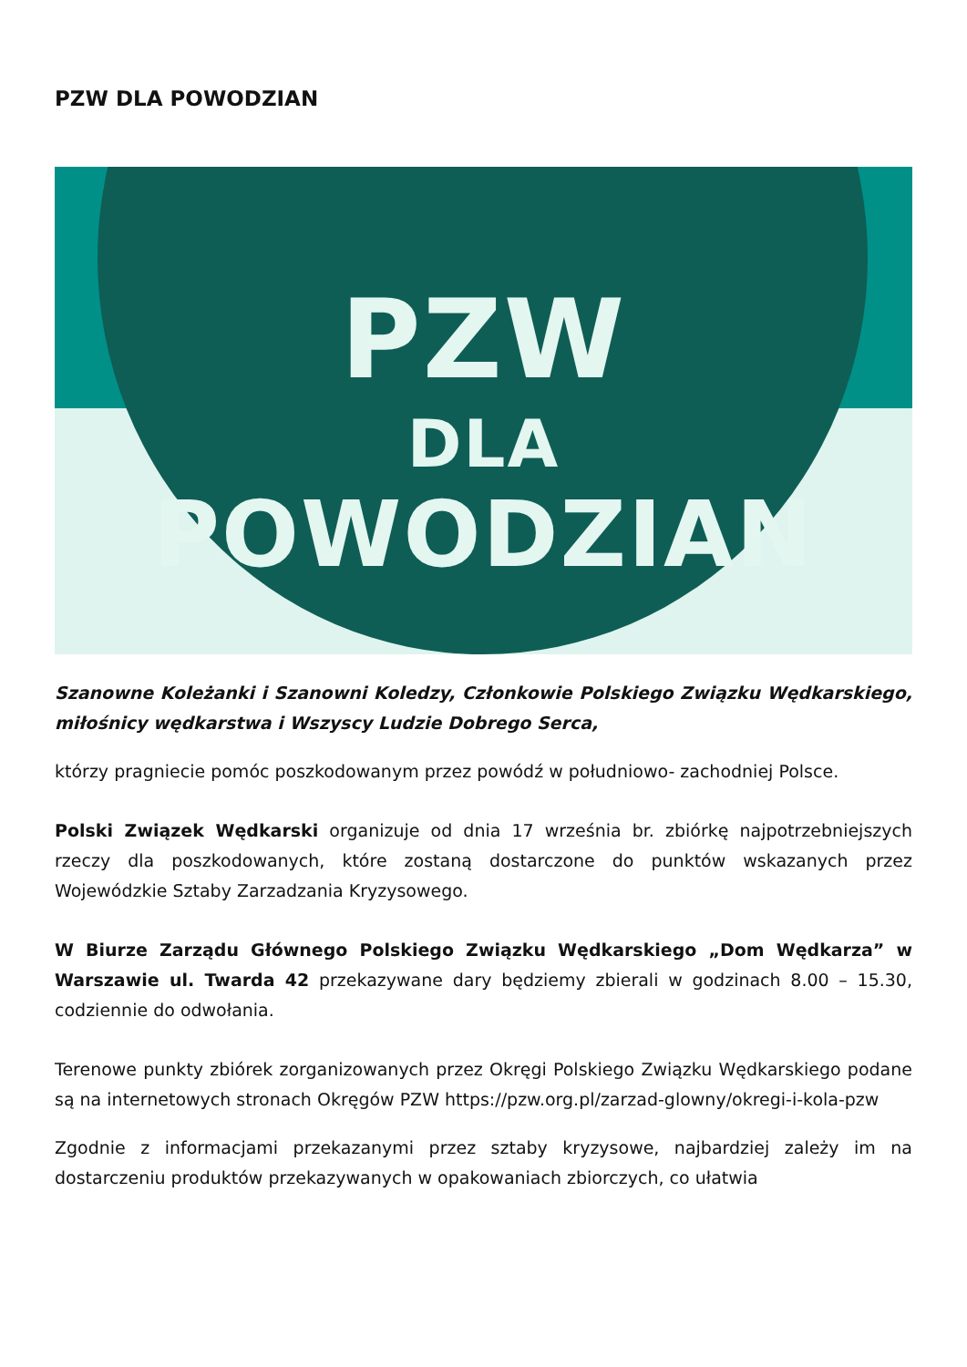PZW DLA POWODZIAN
PZW
DLA
POWODZIAN
Szanowne Koleżanki i Szanowni Koledzy, Członkowie Polskiego Związku Wędkarskiego, miłośnicy wędkarstwa i Wszyscy Ludzie Dobrego Serca,
którzy pragniecie pomóc poszkodowanym przez powódź w południowo- zachodniej Polsce.
Polski Związek Wędkarski organizuje od dnia 17 września br. zbiórkę najpotrzebniejszych rzeczy dla poszkodowanych, które zostaną dostarczone do punktów wskazanych przez Wojewódzkie Sztaby Zarzadzania Kryzysowego.
W Biurze Zarządu Głównego Polskiego Związku Wędkarskiego „Dom Wędkarza” w Warszawie ul. Twarda 42 przekazywane dary będziemy zbierali w godzinach 8.00 – 15.30, codziennie do odwołania.
Terenowe punkty zbiórek zorganizowanych przez Okręgi Polskiego Związku Wędkarskiego podane są na internetowych stronach Okręgów PZW https://pzw.org.pl/zarzad-glowny/okregi-i-kola-pzw
Zgodnie z informacjami przekazanymi przez sztaby kryzysowe, najbardziej zależy im na dostarczeniu produktów przekazywanych w opakowaniach zbiorczych, co ułatwia